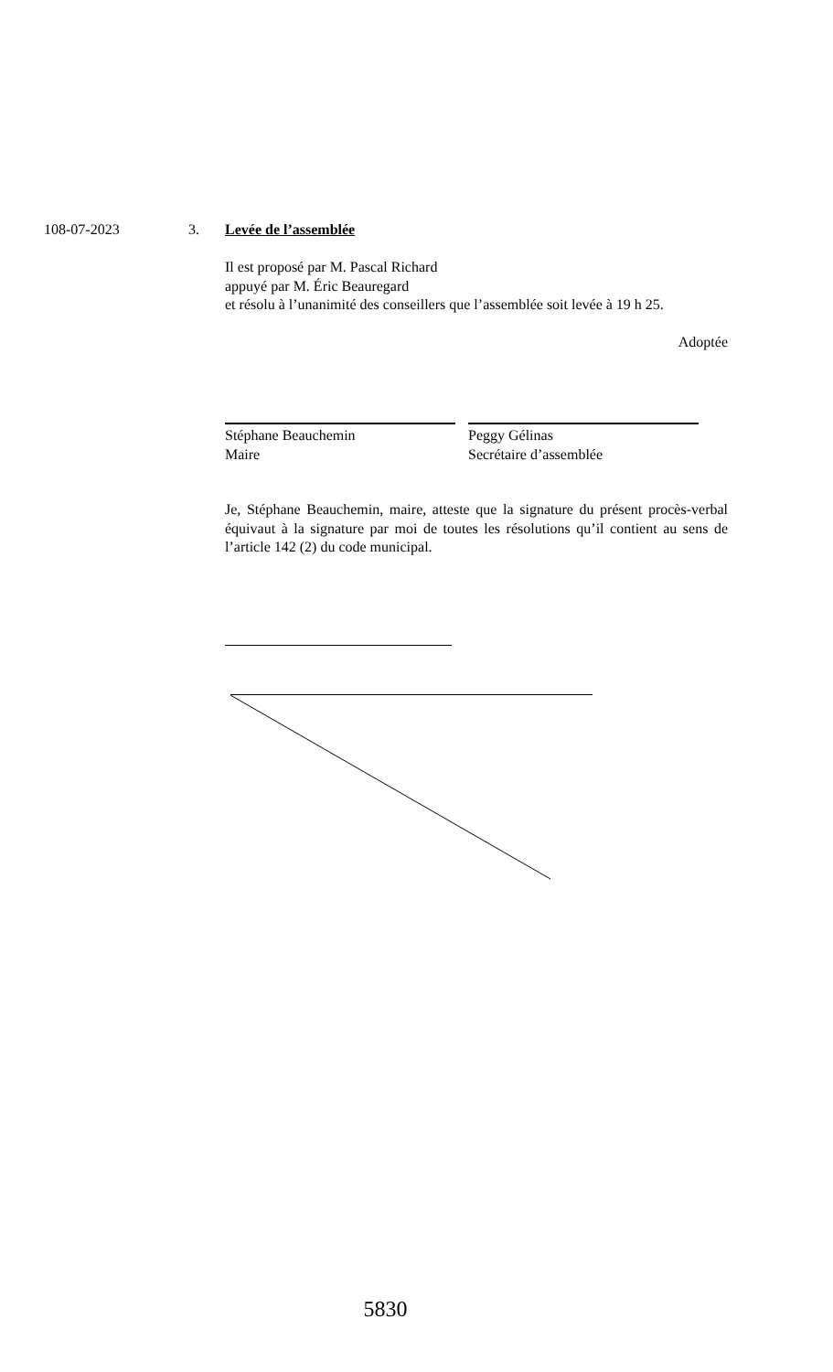108-07-2023 3. Levée de l’assemblée
Il est proposé par M. Pascal Richard
appuyé par M. Éric Beauregard
et résolu à l’unanimité des conseillers que l’assemblée soit levée à 19 h 25.
Adoptée
Stéphane Beauchemin
Maire
Peggy Gélinas
Secrétaire d’assemblée
Je, Stéphane Beauchemin, maire, atteste que la signature du présent procès-verbal équivaut à la signature par moi de toutes les résolutions qu’il contient au sens de l’article 142 (2) du code municipal.
5830